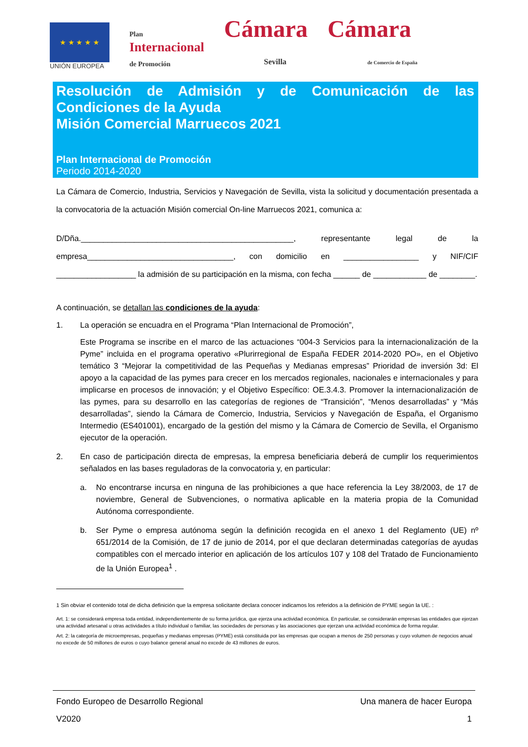★ ★ ★ ★ ★
UNIÓN EUROPEA
Plan
Internacional
de Promoción
Cámara
Sevilla
Cámara
de Comercio de España
Resolución de Admisión y de Comunicación de las Condiciones de la Ayuda
Misión Comercial Marruecos 2021
Plan Internacional de Promoción
Periodo 2014-2020
La Cámara de Comercio, Industria, Servicios y Navegación de Sevilla, vista la solicitud y documentación presentada a la convocatoria de la actuación Misión comercial On-line Marruecos 2021, comunica a:
D/Dña.________________________________________________, representante legal de la empresa_________________________________, con domicilio en _________________ y NIF/CIF __________________ la admisión de su participación en la misma, con fecha ______ de ____________ de ________.
A continuación, se detallan las condiciones de la ayuda:
1. La operación se encuadra en el Programa “Plan Internacional de Promoción”,
Este Programa se inscribe en el marco de las actuaciones “004-3 Servicios para la internacionalización de la Pyme” incluida en el programa operativo «Plurirregional de España FEDER 2014-2020 PO», en el Objetivo temático 3 “Mejorar la competitividad de las Pequeñas y Medianas empresas” Prioridad de inversión 3d: El apoyo a la capacidad de las pymes para crecer en los mercados regionales, nacionales e internacionales y para implicarse en procesos de innovación; y el Objetivo Específico: OE.3.4.3. Promover la internacionalización de las pymes, para su desarrollo en las categorías de regiones de “Transición”, “Menos desarrolladas” y “Más desarrolladas”, siendo la Cámara de Comercio, Industria, Servicios y Navegación de España, el Organismo Intermedio (ES401001), encargado de la gestión del mismo y la Cámara de Comercio de Sevilla, el Organismo ejecutor de la operación.
2. En caso de participación directa de empresas, la empresa beneficiaria deberá de cumplir los requerimientos señalados en las bases reguladoras de la convocatoria y, en particular:
a. No encontrarse incursa en ninguna de las prohibiciones a que hace referencia la Ley 38/2003, de 17 de noviembre, General de Subvenciones, o normativa aplicable en la materia propia de la Comunidad Autónoma correspondiente.
b. Ser Pyme o empresa autónoma según la definición recogida en el anexo 1 del Reglamento (UE) nº 651/2014 de la Comisión, de 17 de junio de 2014, por el que declaran determinadas categorías de ayudas compatibles con el mercado interior en aplicación de los artículos 107 y 108 del Tratado de Funcionamiento de la Unión Europea<sup>1</sup> .
1 Sin obviar el contenido total de dicha definición que la empresa solicitante declara conocer indicamos los referidos a la definición de PYME según la UE. :
Art. 1: se considerará empresa toda entidad, independientemente de su forma jurídica, que ejerza una actividad económica. En particular, se considerarán empresas las entidades que ejerzan una actividad artesanal u otras actividades a título individual o familiar, las sociedades de personas y las asociaciones que ejerzan una actividad económica de forma regular.
Art. 2: la categoría de microempresas, pequeñas y medianas empresas (PYME) está constituida por las empresas que ocupan a menos de 250 personas y cuyo volumen de negocios anual no excede de 50 millones de euros o cuyo balance general anual no excede de 43 millones de euros.
Fondo Europeo de Desarrollo Regional Una manera de hacer Europa
V2020 1